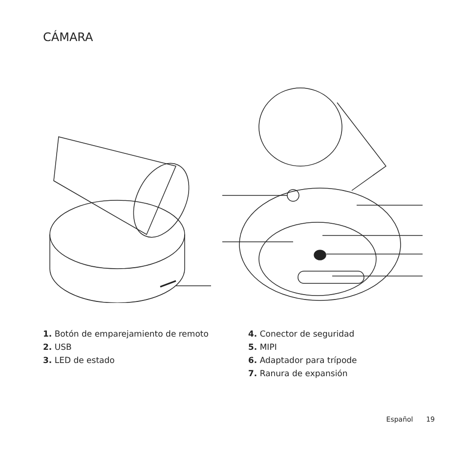CÁMARA
1. Botón de emparejamiento de remoto
2. USB
3. LED de estado
4. Conector de seguridad
5. MIPI
6. Adaptador para trípode
7. Ranura de expansión
Español 19